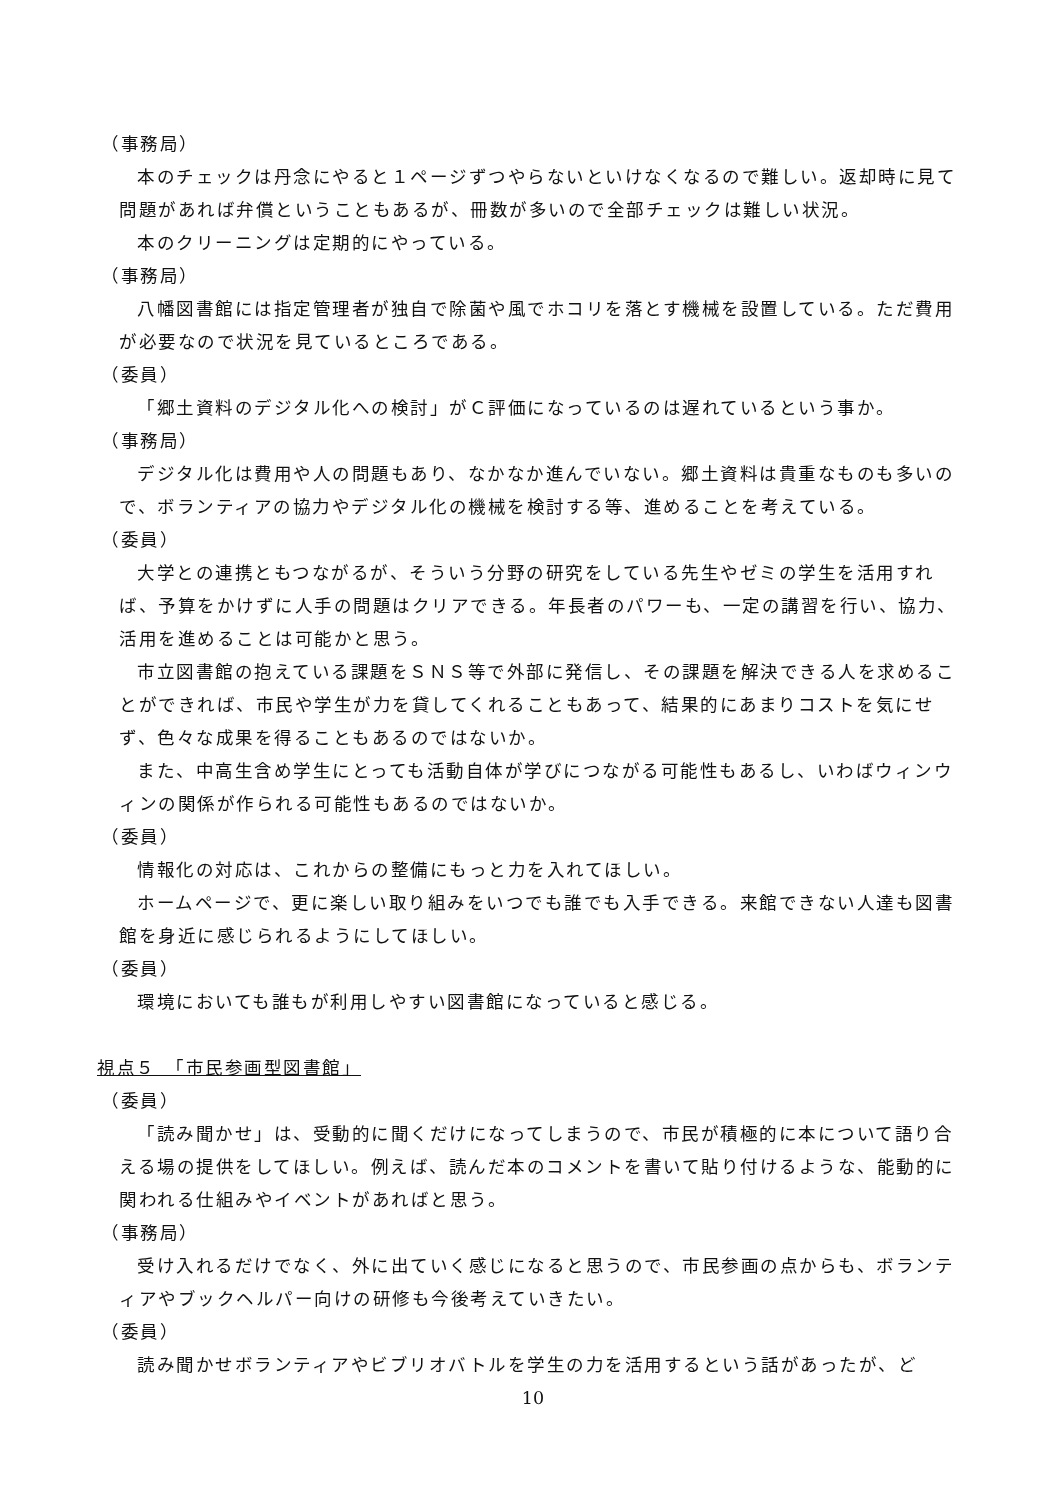（事務局）
本のチェックは丹念にやると１ページずつやらないといけなくなるので難しい。返却時に見て問題があれば弁償ということもあるが、冊数が多いので全部チェックは難しい状況。
本のクリーニングは定期的にやっている。
（事務局）
八幡図書館には指定管理者が独自で除菌や風でホコリを落とす機械を設置している。ただ費用が必要なので状況を見ているところである。
（委員）
「郷土資料のデジタル化への検討」がＣ評価になっているのは遅れているという事か。
（事務局）
デジタル化は費用や人の問題もあり、なかなか進んでいない。郷土資料は貴重なものも多いので、ボランティアの協力やデジタル化の機械を検討する等、進めることを考えている。
（委員）
大学との連携ともつながるが、そういう分野の研究をしている先生やゼミの学生を活用すれば、予算をかけずに人手の問題はクリアできる。年長者のパワーも、一定の講習を行い、協力、活用を進めることは可能かと思う。
市立図書館の抱えている課題をＳＮＳ等で外部に発信し、その課題を解決できる人を求めることができれば、市民や学生が力を貸してくれることもあって、結果的にあまりコストを気にせず、色々な成果を得ることもあるのではないか。
また、中高生含め学生にとっても活動自体が学びにつながる可能性もあるし、いわばウィンウィンの関係が作られる可能性もあるのではないか。
（委員）
情報化の対応は、これからの整備にもっと力を入れてほしい。
ホームページで、更に楽しい取り組みをいつでも誰でも入手できる。来館できない人達も図書館を身近に感じられるようにしてほしい。
（委員）
環境においても誰もが利用しやすい図書館になっていると感じる。
視点５　「市民参画型図書館」
（委員）
「読み聞かせ」は、受動的に聞くだけになってしまうので、市民が積極的に本について語り合える場の提供をしてほしい。例えば、読んだ本のコメントを書いて貼り付けるような、能動的に関われる仕組みやイベントがあればと思う。
（事務局）
受け入れるだけでなく、外に出ていく感じになると思うので、市民参画の点からも、ボランティアやブックヘルパー向けの研修も今後考えていきたい。
（委員）
読み聞かせボランティアやビブリオバトルを学生の力を活用するという話があったが、ど
10